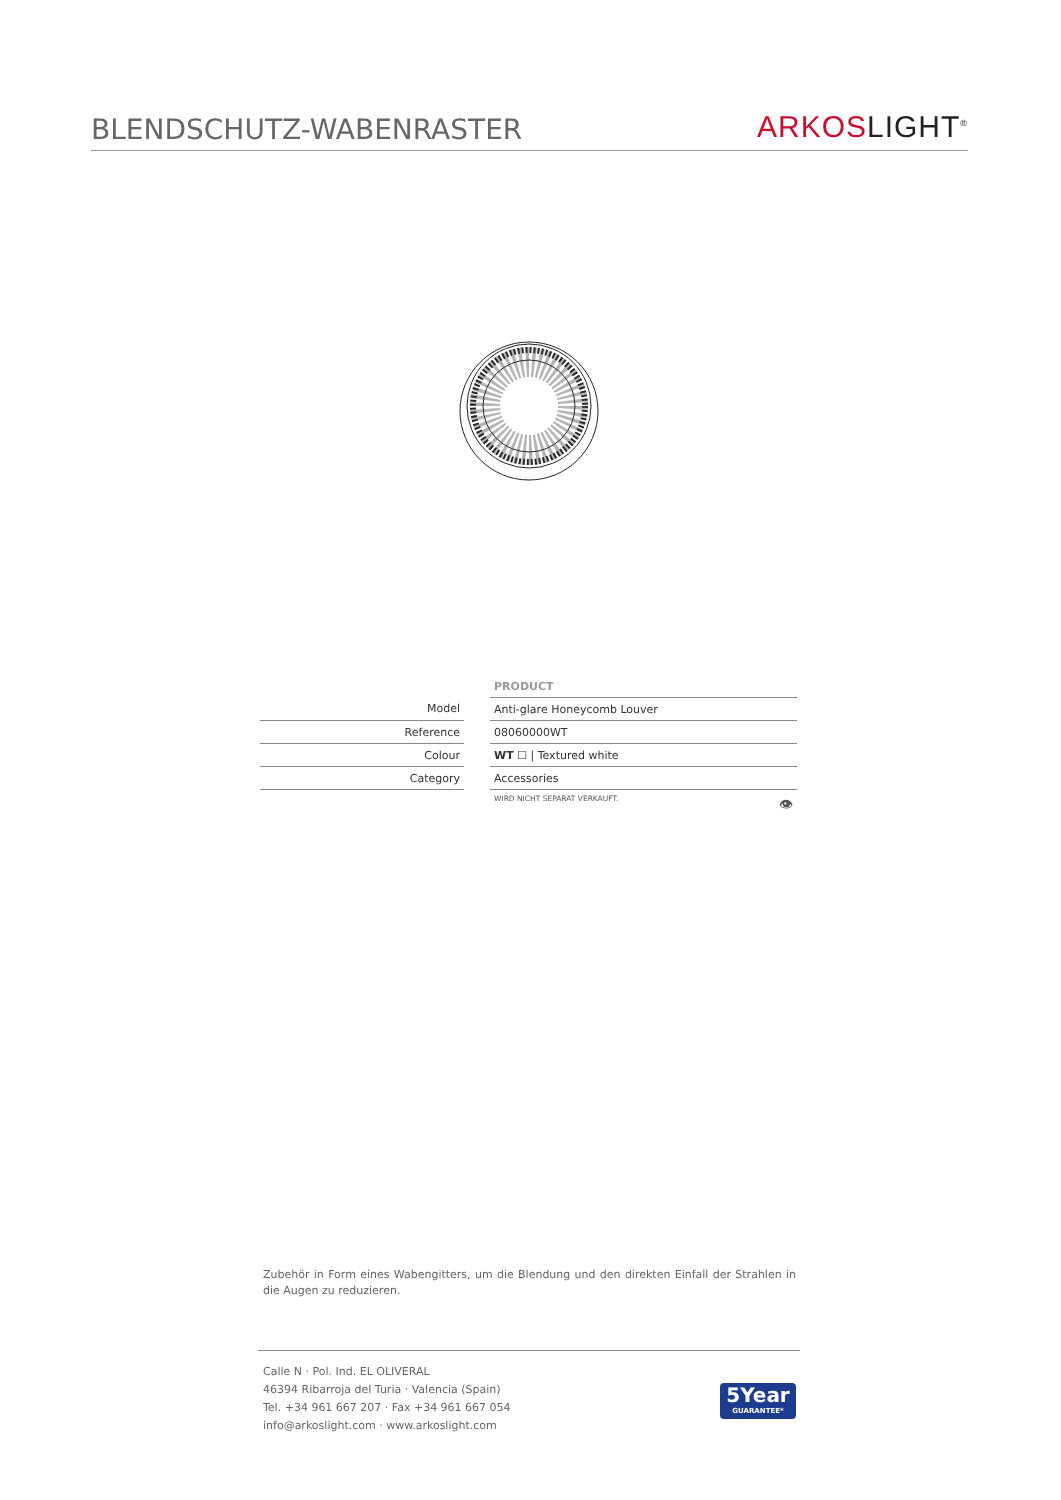BLENDSCHUTZ-WABENRASTER
ARKOS LIGHT<sup>®</sup>
| | | PRODUCT |
| Model | | Anti-glare Honeycomb Louver |
| Reference | | 08060000WT |
| Colour | | WT ☐ / Textured white |
| Category | | Accessories |
| | | WIRD NICHT SEPARAT VERKAUFT. 👁 |
Zubehör in Form eines Wabengitters, um die Blendung und den direkten Einfall der Strahlen in die Augen zu reduzieren.
Calle N · Pol. Ind. EL OLIVERAL
46394 Ribarroja del Turia · Valencia (Spain)
Tel. +34 961 667 207 · Fax +34 961 667 054
info@arkoslight.com · www.arkoslight.com
5Year
GUARANTEE*